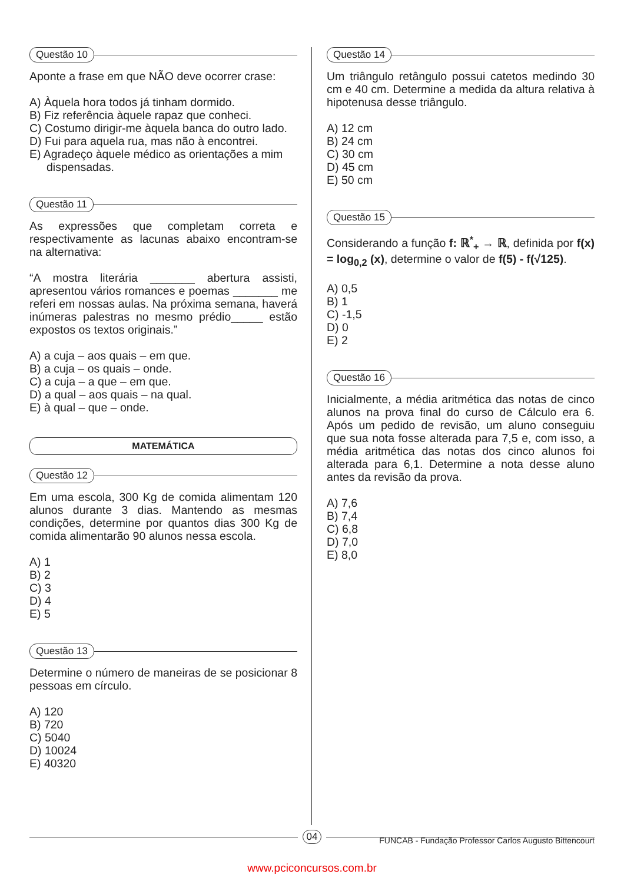Questão 10
Aponte a frase em que NÃO deve ocorrer crase:
A) Àquela hora todos já tinham dormido.
B) Fiz referência àquele rapaz que conheci.
C) Costumo dirigir-me àquela banca do outro lado.
D) Fui para aquela rua, mas não à encontrei.
E) Agradeço àquele médico as orientações a mim dispensadas.
Questão 11
As expressões que completam correta e respectivamente as lacunas abaixo encontram-se na alternativa:
“A mostra literária _______ abertura assisti, apresentou vários romances e poemas _______ me referi em nossas aulas. Na próxima semana, haverá inúmeras palestras no mesmo prédio_____ estão expostos os textos originais.”
A) a cuja – aos quais – em que.
B) a cuja – os quais – onde.
C) a cuja – a que – em que.
D) a qual – aos quais – na qual.
E) à qual – que – onde.
MATEMÁTICA
Questão 12
Em uma escola, 300 Kg de comida alimentam 120 alunos durante 3 dias. Mantendo as mesmas condições, determine por quantos dias 300 Kg de comida alimentarão 90 alunos nessa escola.
A) 1
B) 2
C) 3
D) 4
E) 5
Questão 13
Determine o número de maneiras de se posicionar 8 pessoas em círculo.
A) 120
B) 720
C) 5040
D) 10024
E) 40320
Questão 14
Um triângulo retângulo possui catetos medindo 30 cm e 40 cm. Determine a medida da altura relativa à hipotenusa desse triângulo.
A) 12 cm
B) 24 cm
C) 30 cm
D) 45 cm
E) 50 cm
Questão 15
Considerando a função f: ℝ<sup>*</sup><sub>+</sub> → ℝ, definida por f(x) = log<sub>0,2</sub> (x), determine o valor de f(5) - f(√125).
A) 0,5
B) 1
C) -1,5
D) 0
E) 2
Questão 16
Inicialmente, a média aritmética das notas de cinco alunos na prova final do curso de Cálculo era 6. Após um pedido de revisão, um aluno conseguiu que sua nota fosse alterada para 7,5 e, com isso, a média aritmética das notas dos cinco alunos foi alterada para 6,1. Determine a nota desse aluno antes da revisão da prova.
A) 7,6
B) 7,4
C) 6,8
D) 7,0
E) 8,0
04
FUNCAB - Fundação Professor Carlos Augusto Bittencourt
www.pciconcursos.com.br